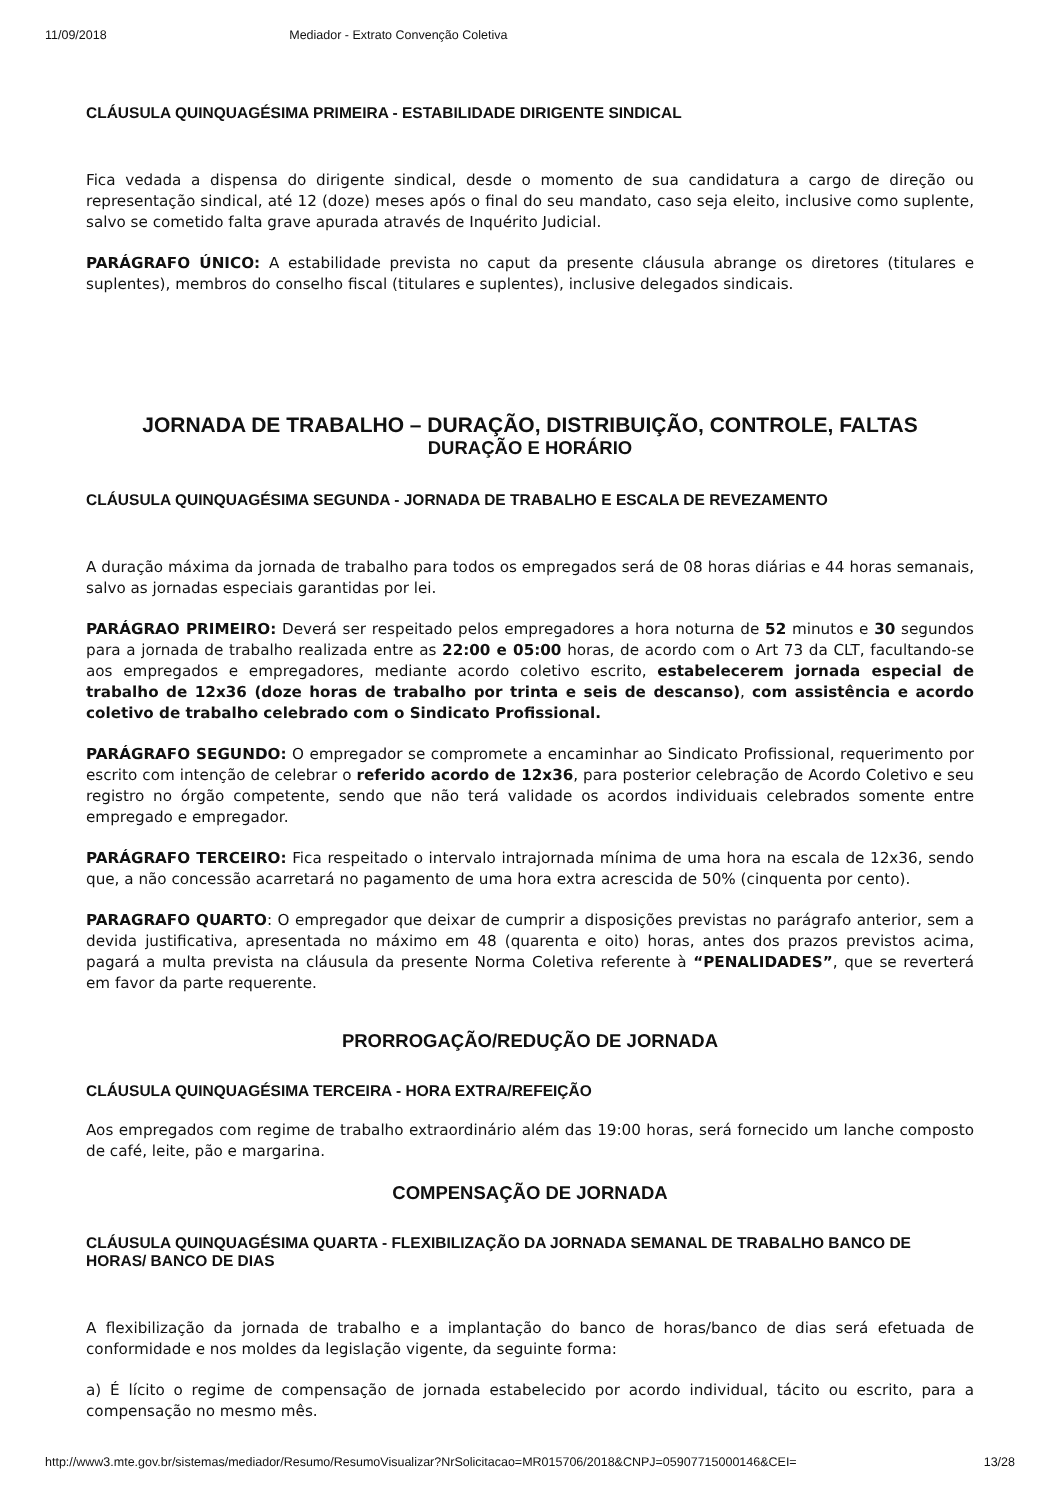11/09/2018 Mediador - Extrato Convenção Coletiva
CLÁUSULA QUINQUAGÉSIMA PRIMEIRA - ESTABILIDADE DIRIGENTE SINDICAL
Fica vedada a dispensa do dirigente sindical, desde o momento de sua candidatura a cargo de direção ou representação sindical, até 12 (doze) meses após o final do seu mandato, caso seja eleito, inclusive como suplente, salvo se cometido falta grave apurada através de Inquérito Judicial.
PARÁGRAFO ÚNICO: A estabilidade prevista no caput da presente cláusula abrange os diretores (titulares e suplentes), membros do conselho fiscal (titulares e suplentes), inclusive delegados sindicais.
JORNADA DE TRABALHO – DURAÇÃO, DISTRIBUIÇÃO, CONTROLE, FALTAS
DURAÇÃO E HORÁRIO
CLÁUSULA QUINQUAGÉSIMA SEGUNDA - JORNADA DE TRABALHO E ESCALA DE REVEZAMENTO
A duração máxima da jornada de trabalho para todos os empregados será de 08 horas diárias e 44 horas semanais, salvo as jornadas especiais garantidas por lei.
PARÁGRAO PRIMEIRO: Deverá ser respeitado pelos empregadores a hora noturna de 52 minutos e 30 segundos para a jornada de trabalho realizada entre as 22:00 e 05:00 horas, de acordo com o Art 73 da CLT, facultando-se aos empregados e empregadores, mediante acordo coletivo escrito, estabelecerem jornada especial de trabalho de 12x36 (doze horas de trabalho por trinta e seis de descanso), com assistência e acordo coletivo de trabalho celebrado com o Sindicato Profissional.
PARÁGRAFO SEGUNDO: O empregador se compromete a encaminhar ao Sindicato Profissional, requerimento por escrito com intenção de celebrar o referido acordo de 12x36, para posterior celebração de Acordo Coletivo e seu registro no órgão competente, sendo que não terá validade os acordos individuais celebrados somente entre empregado e empregador.
PARÁGRAFO TERCEIRO: Fica respeitado o intervalo intrajornada mínima de uma hora na escala de 12x36, sendo que, a não concessão acarretará no pagamento de uma hora extra acrescida de 50% (cinquenta por cento).
PARAGRAFO QUARTO: O empregador que deixar de cumprir a disposições previstas no parágrafo anterior, sem a devida justificativa, apresentada no máximo em 48 (quarenta e oito) horas, antes dos prazos previstos acima, pagará a multa prevista na cláusula da presente Norma Coletiva referente à “PENALIDADES”, que se reverterá em favor da parte requerente.
PRORROGAÇÃO/REDUÇÃO DE JORNADA
CLÁUSULA QUINQUAGÉSIMA TERCEIRA - HORA EXTRA/REFEIÇÃO
Aos empregados com regime de trabalho extraordinário além das 19:00 horas, será fornecido um lanche composto de café, leite, pão e margarina.
COMPENSAÇÃO DE JORNADA
CLÁUSULA QUINQUAGÉSIMA QUARTA - FLEXIBILIZAÇÃO DA JORNADA SEMANAL DE TRABALHO BANCO DE HORAS/ BANCO DE DIAS
A flexibilização da jornada de trabalho e a implantação do banco de horas/banco de dias será efetuada de conformidade e nos moldes da legislação vigente, da seguinte forma:
a) É lícito o regime de compensação de jornada estabelecido por acordo individual, tácito ou escrito, para a compensação no mesmo mês.
http://www3.mte.gov.br/sistemas/mediador/Resumo/ResumoVisualizar?NrSolicitacao=MR015706/2018&CNPJ=05907715000146&CEI= 13/28